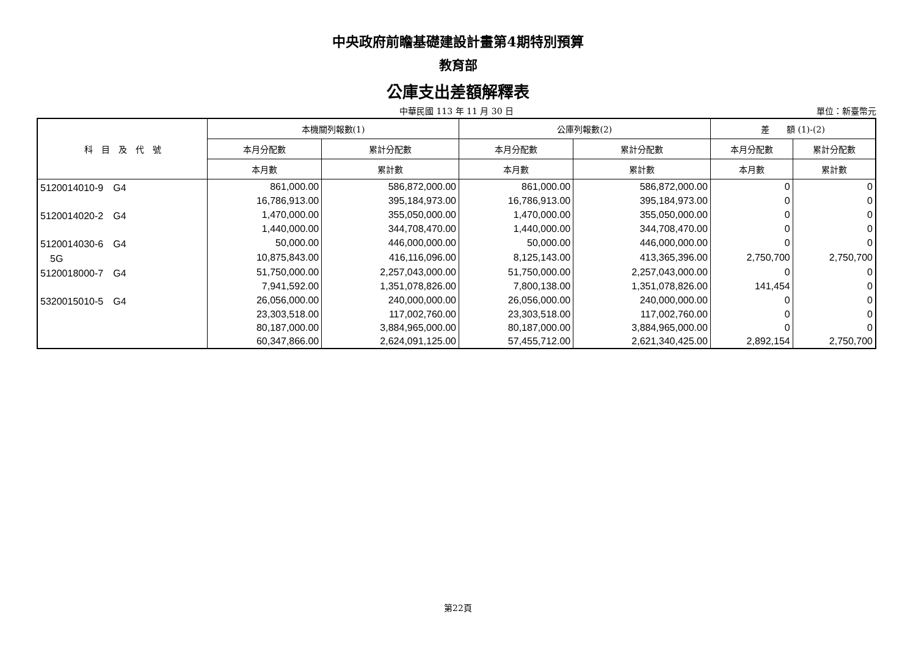中央政府前瞻基礎建設計畫第4期特別預算
教育部
公庫支出差額解釋表
中華民國 113 年 11 月 30 日
單位：新臺幣元
| 科 目 及 代 號 | 本機關列報數(1) | | 公庫列報數(2) | | 差 額 (1)-(2) | |
| --- | --- | --- | --- | --- | --- | --- |
| | 本月分配數 | 累計分配數 | 本月分配數 | 累計分配數 | 本月分配數 | 累計分配數 |
| | 本月數 | 累計數 | 本月數 | 累計數 | 本月數 | 累計數 |
| 5120014010-9 G4 | 861,000.00 | 586,872,000.00 | 861,000.00 | 586,872,000.00 | 0 | 0 |
| | 16,786,913.00 | 395,184,973.00 | 16,786,913.00 | 395,184,973.00 | 0 | 0 |
| 5120014020-2 G4 | 1,470,000.00 | 355,050,000.00 | 1,470,000.00 | 355,050,000.00 | 0 | 0 |
| | 1,440,000.00 | 344,708,470.00 | 1,440,000.00 | 344,708,470.00 | 0 | 0 |
| 5120014030-6 G4 | 50,000.00 | 446,000,000.00 | 50,000.00 | 446,000,000.00 | 0 | 0 |
| 5G | 10,875,843.00 | 416,116,096.00 | 8,125,143.00 | 413,365,396.00 | 2,750,700 | 2,750,700 |
| 5120018000-7 G4 | 51,750,000.00 | 2,257,043,000.00 | 51,750,000.00 | 2,257,043,000.00 | 0 | 0 |
| | 7,941,592.00 | 1,351,078,826.00 | 7,800,138.00 | 1,351,078,826.00 | 141,454 | 0 |
| 5320015010-5 G4 | 26,056,000.00 | 240,000,000.00 | 26,056,000.00 | 240,000,000.00 | 0 | 0 |
| | 23,303,518.00 | 117,002,760.00 | 23,303,518.00 | 117,002,760.00 | 0 | 0 |
| | 80,187,000.00 | 3,884,965,000.00 | 80,187,000.00 | 3,884,965,000.00 | 0 | 0 |
| | 60,347,866.00 | 2,624,091,125.00 | 57,455,712.00 | 2,621,340,425.00 | 2,892,154 | 2,750,700 |
第22頁